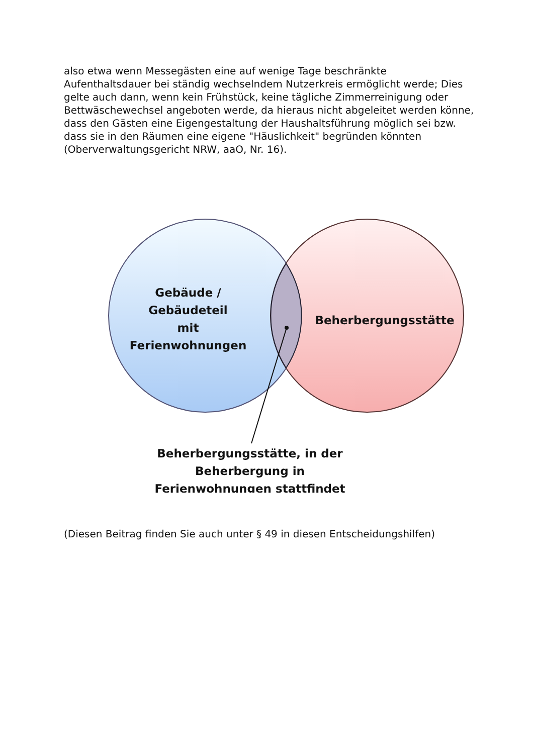also etwa wenn Messegästen eine auf wenige Tage beschränkte Aufenthaltsdauer bei ständig wechselndem Nutzerkreis ermöglicht werde; Dies gelte auch dann, wenn kein Frühstück, keine tägliche Zimmerreinigung oder Bettwäschewechsel angeboten werde, da hieraus nicht abgeleitet werden könne, dass den Gästen eine Eigengestaltung der Haushaltsführung möglich sei bzw. dass sie in den Räumen eine eigene "Häuslichkeit" begründen könnten (Oberverwaltungsgericht NRW, aaO, Nr. 16).
Gebäude /
Gebäudeteil
mit
Ferienwohnungen
Beherbergungsstätte
Beherbergungsstätte, in der
Beherbergung in
Ferienwohnungen stattfindet
(Diesen Beitrag finden Sie auch unter § 49 in diesen Entscheidungshilfen)